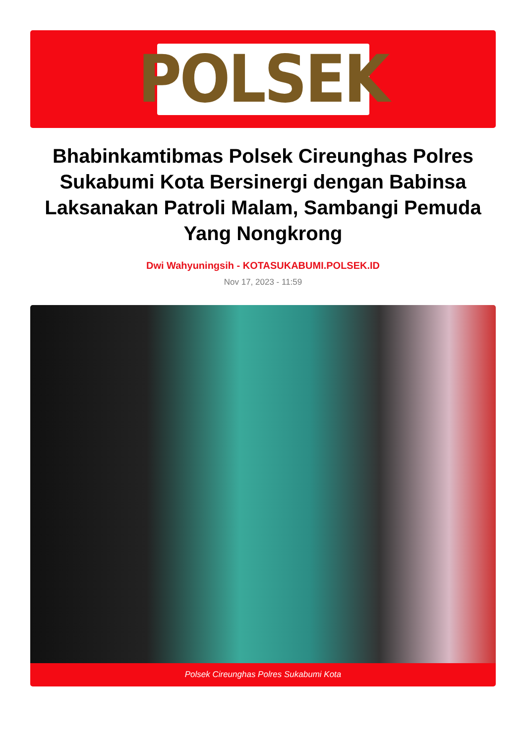POLSEK
Bhabinkamtibmas Polsek Cireunghas Polres Sukabumi Kota Bersinergi dengan Babinsa Laksanakan Patroli Malam, Sambangi Pemuda Yang Nongkrong
Dwi Wahyuningsih - KOTASUKABUMI.POLSEK.ID
Nov 17, 2023 - 11:59
Polsek Cireunghas Polres Sukabumi Kota